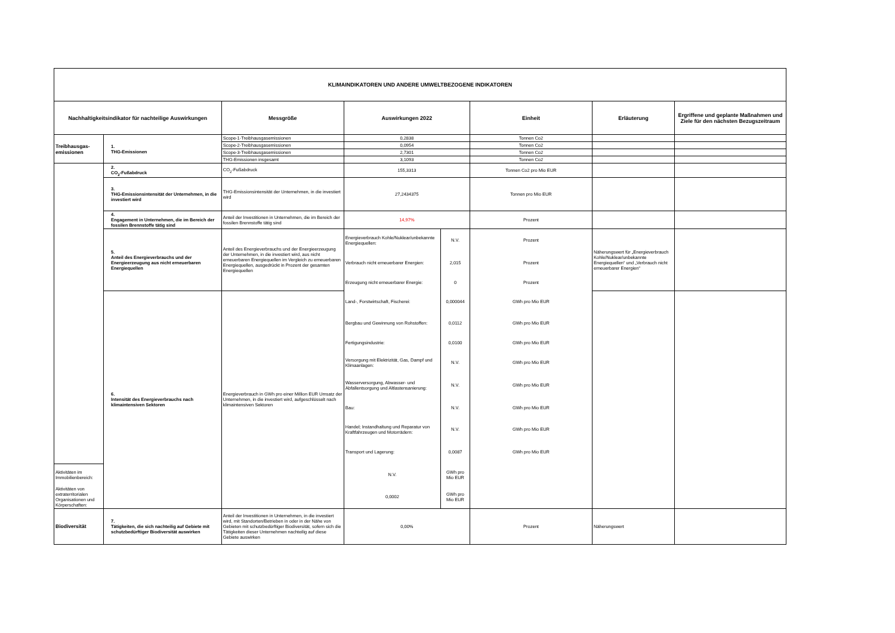| KLIMAINDIKATOREN UND ANDERE UMWELTBEZOGENE INDIKATOREN | | | | | | | |
| --- | --- | --- | --- | --- | --- | --- | --- |
| Nachhaltigkeitsindikator für nachteilige Auswirkungen | | Messgröße | Auswirkungen 2022 | | Einheit | Erläuterung | Ergriffene und geplante Maßnahmen und Ziele für den nächsten Bezugszeitraum |
| Treibhausgas- emissionen | 1. THG-Emissionen | Scope-1-Treibhausgasemissionen | 0,2838 | | Tonnen Co2 | | |
| | | Scope-2-Treibhausgasemissionen | 0,0954 | | Tonnen Co2 | | |
| | | Scope-3-Treibhausgasemissionen | 2,7301 | | Tonnen Co2 | | |
| | | THG-Emissionen insgesamt | 3,1093 | | Tonnen Co2 | | |
| | 2. CO<sub>2</sub>-Fußabdruck | CO<sub>2</sub>-Fußabdruck | 155,3313 | | Tonnen Co2 pro Mio EUR | | |
| | 3. THG-Emissionsintensität der Unternehmen, in die investiert wird | THG-Emissionsintensität der Unternehmen, in die investiert wird | 27,2434375 | | Tonnen pro Mio EUR | | |
| | 4. Engagement in Unternehmen, die im Bereich der fossilen Brennstoffe tätig sind | Anteil der Investitionen in Unternehmen, die im Bereich der fossilen Brennstoffe tätig sind | 14,97% | | Prozent | | |
| | 5. Anteil des Energieverbrauchs und der Energieerzeugung aus nicht erneuerbaren Energiequellen | Anteil des Energieverbrauchs und der Energieerzeugung der Unternehmen, in die investiert wird, aus nicht erneuerbaren Energiequellen im Vergleich zu erneuerbaren Energiequellen, ausgedrückt in Prozent der gesamten Energiequellen | Energieverbrauch Kohle/Nuklear/unbekannte Energiequellen: | N.V. | Prozent | Näherungswert für „Energieverbrauch Kohle/Nuklear/unbekannte Energiequellen“ und „Verbrauch nicht erneuerbarer Energien“ | |
| | | | Verbrauch nicht erneuerbarer Energien: | 2,015 | Prozent | | |
| | | | Erzeugung nicht erneuerbarer Energie: | 0 | Prozent | | |
| | 6. Intensität des Energieverbrauchs nach klimaintensiven Sektoren | Energieverbrauch in GWh pro einer Million EUR Umsatz der Unternehmen, in die investiert wird, aufgeschlüsselt nach klimaintensiven Sektoren | Land-, Forstwirtschaft, Fischerei: | 0,000044 | GWh pro Mio EUR | | |
| | | | Bergbau und Gewinnung von Rohstoffen: | 0,0112 | GWh pro Mio EUR | | |
| | | | Fertigungsindustrie: | 0,0100 | GWh pro Mio EUR | | |
| | | | Versorgung mit Elektrizität, Gas, Dampf und Klimaanlagen: | N.V. | GWh pro Mio EUR | | |
| | | | Wasserversorgung, Abwasser- und Abfallentsorgung und Altlastensanierung: | N.V. | GWh pro Mio EUR | | |
| | | | Bau: | N.V. | GWh pro Mio EUR | | |
| | | | Handel; Instandhaltung und Reparatur von Kraftfahrzeugen und Motorrädern: | N.V. | GWh pro Mio EUR | | |
| | | | Transport und Lagerung: | 0,0087 | GWh pro Mio EUR | | |
| Aktivitäten im Immobilienbereich: | | | N.V. | GWh pro Mio EUR | | | |
| Aktivitäten von extraterritorialen Organisationen und Körperschaften: | | | 0,0002 | GWh pro Mio EUR | | | |
| Biodiversität | 7. Tätigkeiten, die sich nachteilig auf Gebiete mit schutzbedürftiger Biodiversität auswirken | Anteil der Investitionen in Unternehmen, in die investiert wird, mit Standorten/Betrieben in oder in der Nähe von Gebieten mit schutzbedürftiger Biodiversität, sofern sich die Tätigkeiten dieser Unternehmen nachteilig auf diese Gebiete auswirken | 0,00% | | Prozent | Näherungswert | |